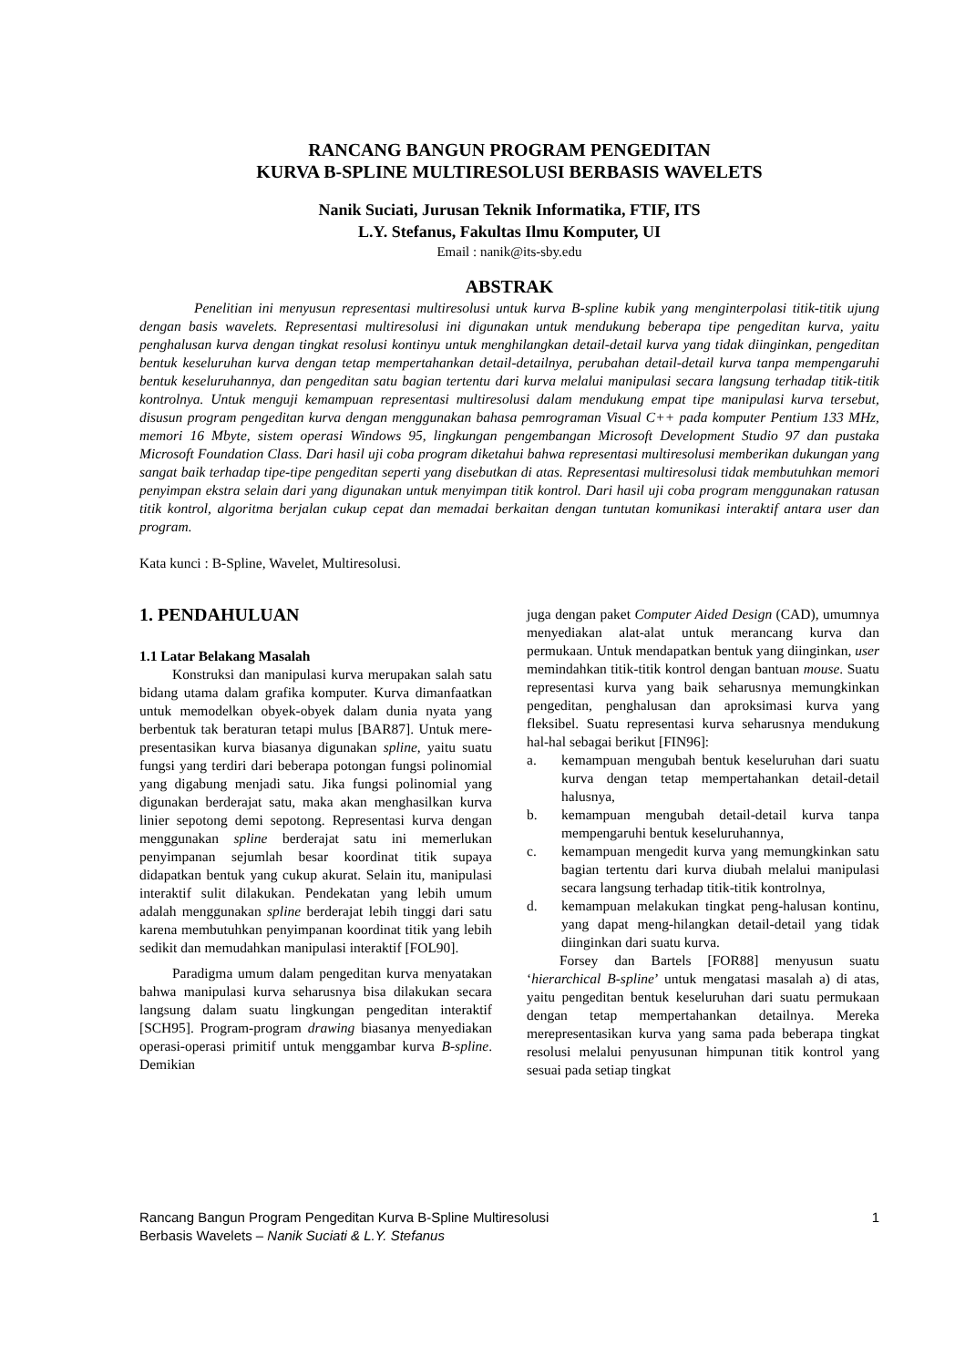RANCANG BANGUN PROGRAM PENGEDITAN
KURVA B-SPLINE MULTIRESOLUSI BERBASIS WAVELETS
Nanik Suciati, Jurusan Teknik Informatika, FTIF, ITS
L.Y. Stefanus, Fakultas Ilmu Komputer, UI
Email : nanik@its-sby.edu
ABSTRAK
Penelitian ini menyusun representasi multiresolusi untuk kurva B-spline kubik yang menginterpolasi titik-titik ujung dengan basis wavelets. Representasi multiresolusi ini digunakan untuk mendukung beberapa tipe pengeditan kurva, yaitu penghalusan kurva dengan tingkat resolusi kontinyu untuk menghilangkan detail-detail kurva yang tidak diinginkan, pengeditan bentuk keseluruhan kurva dengan tetap mempertahankan detail-detailnya, perubahan detail-detail kurva tanpa mempengaruhi bentuk keseluruhannya, dan pengeditan satu bagian tertentu dari kurva melalui manipulasi secara langsung terhadap titik-titik kontrolnya. Untuk menguji kemampuan representasi multiresolusi dalam mendukung empat tipe manipulasi kurva tersebut, disusun program pengeditan kurva dengan menggunakan bahasa pemrograman Visual C++ pada komputer Pentium 133 MHz, memori 16 Mbyte, sistem operasi Windows 95, lingkungan pengembangan Microsoft Development Studio 97 dan pustaka Microsoft Foundation Class. Dari hasil uji coba program diketahui bahwa representasi multiresolusi memberikan dukungan yang sangat baik terhadap tipe-tipe pengeditan seperti yang disebutkan di atas. Representasi multiresolusi tidak membutuhkan memori penyimpan ekstra selain dari yang digunakan untuk menyimpan titik kontrol. Dari hasil uji coba program menggunakan ratusan titik kontrol, algoritma berjalan cukup cepat dan memadai berkaitan dengan tuntutan komunikasi interaktif antara user dan program.
Kata kunci : B-Spline, Wavelet, Multiresolusi.
1. PENDAHULUAN
1.1 Latar Belakang Masalah
Konstruksi dan manipulasi kurva merupakan salah satu bidang utama dalam grafika komputer. Kurva dimanfaatkan untuk memodelkan obyek-obyek dalam dunia nyata yang berbentuk tak beraturan tetapi mulus [BAR87]. Untuk mere-presentasikan kurva biasanya digunakan spline, yaitu suatu fungsi yang terdiri dari beberapa potongan fungsi polinomial yang digabung menjadi satu. Jika fungsi polinomial yang digunakan berderajat satu, maka akan menghasilkan kurva linier sepotong demi sepotong. Representasi kurva dengan menggunakan spline berderajat satu ini memerlukan penyimpanan sejumlah besar koordinat titik supaya didapatkan bentuk yang cukup akurat. Selain itu, manipulasi interaktif sulit dilakukan. Pendekatan yang lebih umum adalah menggunakan spline berderajat lebih tinggi dari satu karena membutuhkan penyimpanan koordinat titik yang lebih sedikit dan memudahkan manipulasi interaktif [FOL90].
Paradigma umum dalam pengeditan kurva menyatakan bahwa manipulasi kurva seharusnya bisa dilakukan secara langsung dalam suatu lingkungan pengeditan interaktif [SCH95]. Program-program drawing biasanya menyediakan operasi-operasi primitif untuk menggambar kurva B-spline. Demikian
juga dengan paket Computer Aided Design (CAD), umumnya menyediakan alat-alat untuk merancang kurva dan permukaan. Untuk mendapatkan bentuk yang diinginkan, user memindahkan titik-titik kontrol dengan bantuan mouse. Suatu representasi kurva yang baik seharusnya memungkinkan pengeditan, penghalusan dan aproksimasi kurva yang fleksibel. Suatu representasi kurva seharusnya mendukung hal-hal sebagai berikut [FIN96]:
a. kemampuan mengubah bentuk keseluruhan dari suatu kurva dengan tetap mempertahankan detail-detail halusnya,
b. kemampuan mengubah detail-detail kurva tanpa mempengaruhi bentuk keseluruhannya,
c. kemampuan mengedit kurva yang memungkinkan satu bagian tertentu dari kurva diubah melalui manipulasi secara langsung terhadap titik-titik kontrolnya,
d. kemampuan melakukan tingkat peng-halusan kontinu, yang dapat meng-hilangkan detail-detail yang tidak diinginkan dari suatu kurva.
Forsey dan Bartels [FOR88] menyusun suatu ‘hierarchical B-spline’ untuk mengatasi masalah a) di atas, yaitu pengeditan bentuk keseluruhan dari suatu permukaan dengan tetap mempertahankan detailnya. Mereka merepresentasikan kurva yang sama pada beberapa tingkat resolusi melalui penyusunan himpunan titik kontrol yang sesuai pada setiap tingkat
Rancang Bangun Program Pengeditan Kurva B-Spline Multiresolusi
Berbasis Wavelets – Nanik Suciati & L.Y. Stefanus
1